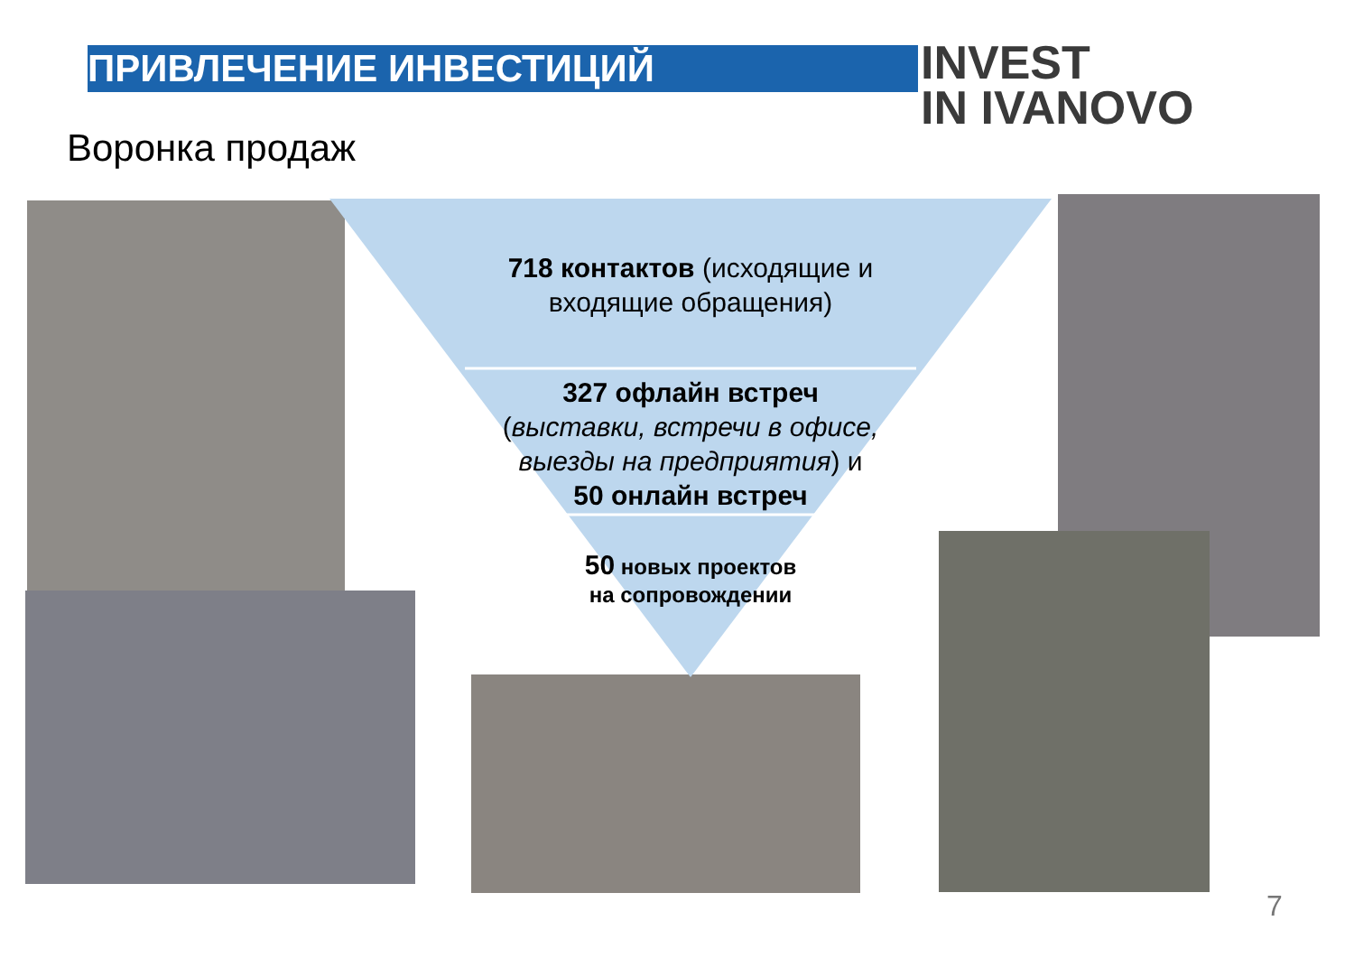ПРИВЛЕЧЕНИЕ ИНВЕСТИЦИЙ
INVEST
IN IVANOVO
Воронка продаж
718 контактов (исходящие и входящие обращения)
327 офлайн встреч
(выставки, встречи в офисе, выезды на предприятия) и
50 онлайн встреч
50 новых проектов на сопровождении
7